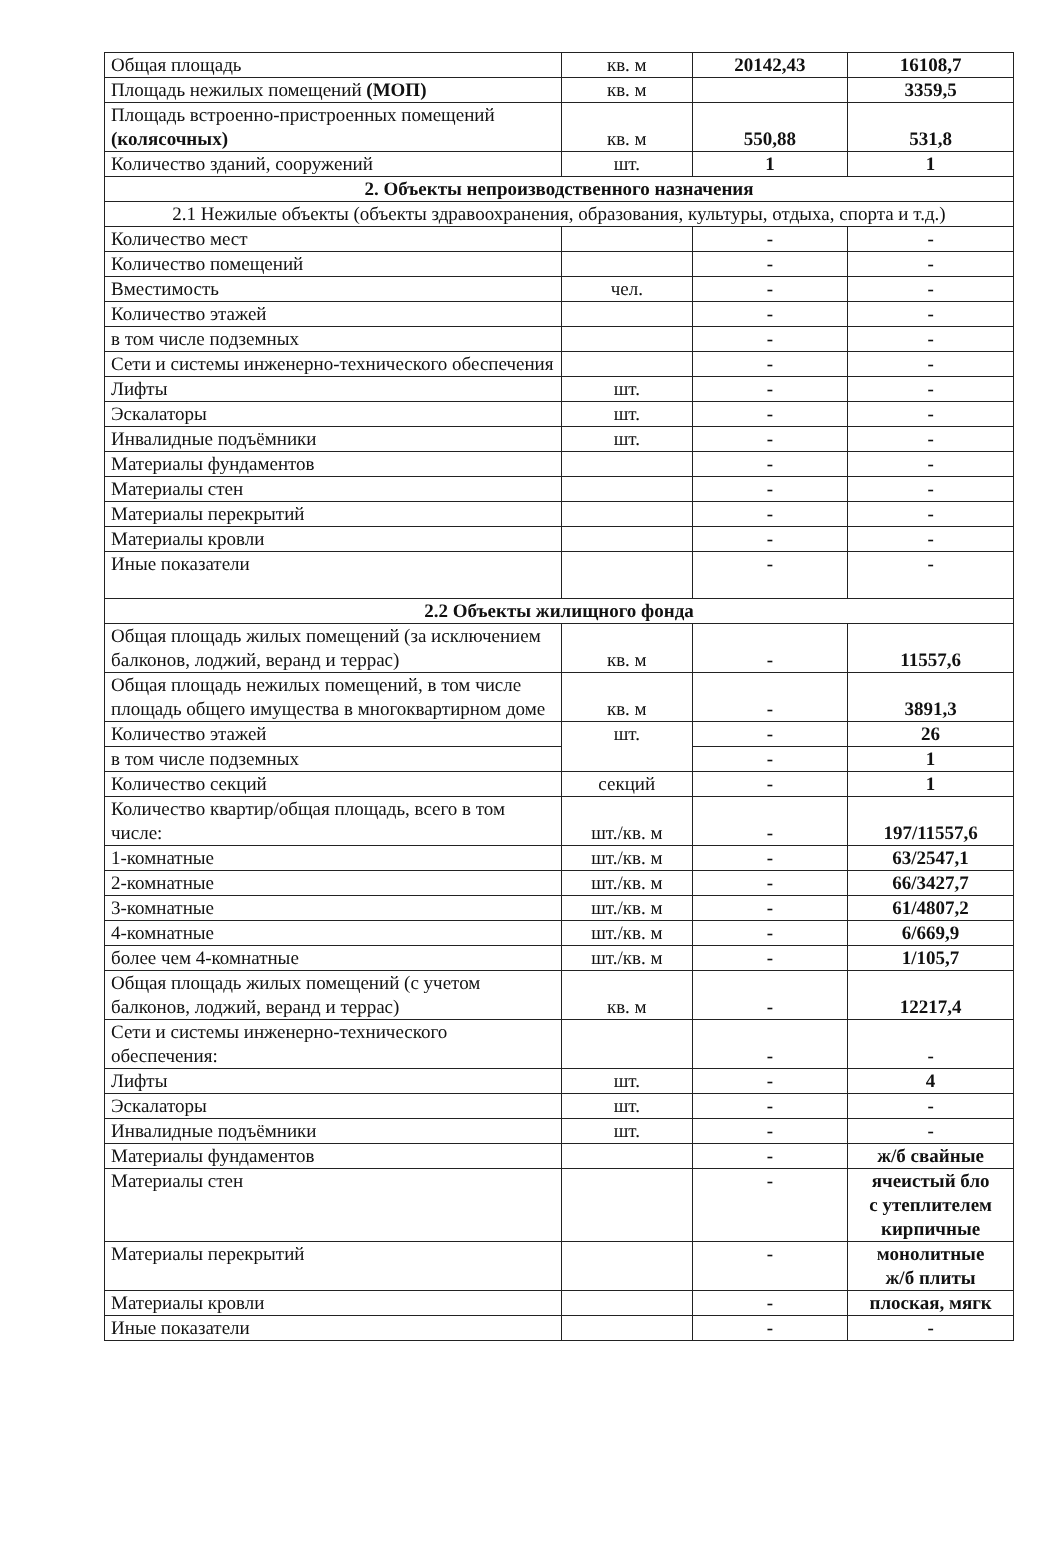| Общая площадь | кв. м | 20142,43 | 16108,7 |
| Площадь нежилых помещений (МОП) | кв. м | | 3359,5 |
| Площадь встроенно-пристроенных помещений (колясочных) | кв. м | 550,88 | 531,8 |
| Количество зданий, сооружений | шт. | 1 | 1 |
| 2. Объекты непроизводственного назначения | | | |
| 2.1 Нежилые объекты (объекты здравоохранения, образования, культуры, отдыха, спорта и т.д.) | | | |
| Количество мест | | - | - |
| Количество помещений | | - | - |
| Вместимость | чел. | - | - |
| Количество этажей | | - | - |
| в том числе подземных | | - | - |
| Сети и системы инженерно-технического обеспечения | | - | - |
| Лифты | шт. | - | - |
| Эскалаторы | шт. | - | - |
| Инвалидные подъёмники | шт. | - | - |
| Материалы фундаментов | | - | - |
| Материалы стен | | - | - |
| Материалы перекрытий | | - | - |
| Материалы кровли | | - | - |
| Иные показатели | | - | - |
| 2.2 Объекты жилищного фонда | | | |
| Общая площадь жилых помещений (за исключением балконов, лоджий, веранд и террас) | кв. м | - | 11557,6 |
| Общая площадь нежилых помещений, в том числе площадь общего имущества в многоквартирном доме | кв. м | - | 3891,3 |
| Количество этажей | шт. | - | 26 |
| в том числе подземных | | - | 1 |
| Количество секций | секций | - | 1 |
| Количество квартир/общая площадь, всего в том числе: | шт./кв. м | - | 197/11557,6 |
| 1-комнатные | шт./кв. м | - | 63/2547,1 |
| 2-комнатные | шт./кв. м | - | 66/3427,7 |
| 3-комнатные | шт./кв. м | - | 61/4807,2 |
| 4-комнатные | шт./кв. м | - | 6/669,9 |
| более чем 4-комнатные | шт./кв. м | - | 1/105,7 |
| Общая площадь жилых помещений (с учетом балконов, лоджий, веранд и террас) | кв. м | - | 12217,4 |
| Сети и системы инженерно-технического обеспечения: | | - | - |
| Лифты | шт. | - | 4 |
| Эскалаторы | шт. | - | - |
| Инвалидные подъёмники | шт. | - | - |
| Материалы фундаментов | | - | ж/б свайные |
| Материалы стен | | - | ячеистый бло с утеплителем кирпичные |
| Материалы перекрытий | | - | монолитные ж/б плиты |
| Материалы кровли | | - | плоская, мягк |
| Иные показатели | | - | - |